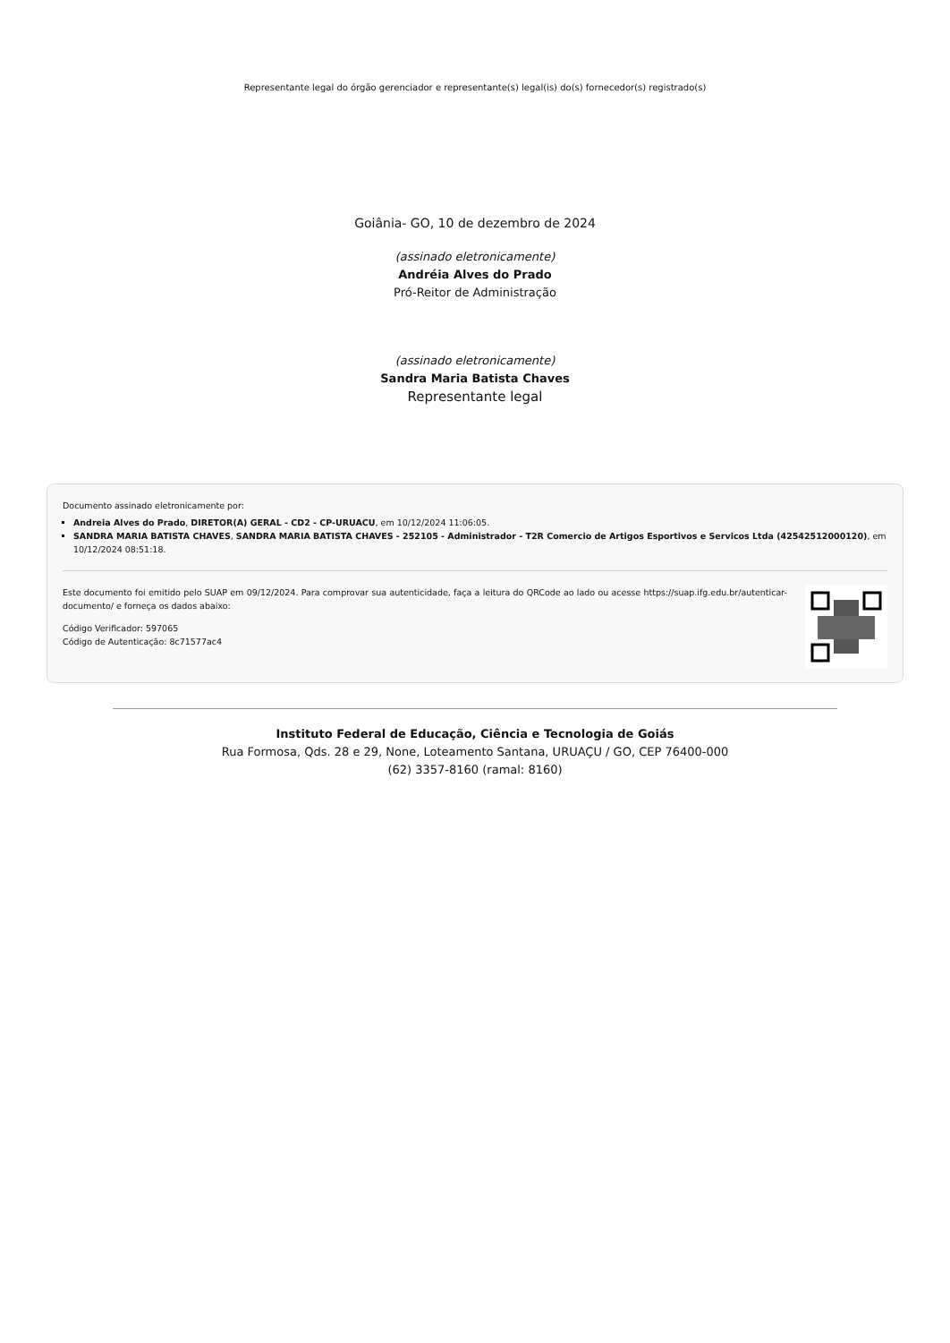Representante legal do órgão gerenciador e representante(s) legal(is) do(s) fornecedor(s) registrado(s)
Goiânia- GO, 10 de dezembro de 2024
(assinado eletronicamente)
Andréia Alves do Prado
Pró-Reitor de Administração
(assinado eletronicamente)
Sandra Maria Batista Chaves
Representante legal
Documento assinado eletronicamente por:
Andreia Alves do Prado, DIRETOR(A) GERAL - CD2 - CP-URUACU, em 10/12/2024 11:06:05.
SANDRA MARIA BATISTA CHAVES, SANDRA MARIA BATISTA CHAVES - 252105 - Administrador - T2R Comercio de Artigos Esportivos e Servicos Ltda (42542512000120), em 10/12/2024 08:51:18.
Este documento foi emitido pelo SUAP em 09/12/2024. Para comprovar sua autenticidade, faça a leitura do QRCode ao lado ou acesse https://suap.ifg.edu.br/autenticar-documento/ e forneça os dados abaixo:
Código Verificador: 597065
Código de Autenticação: 8c71577ac4
Instituto Federal de Educação, Ciência e Tecnologia de Goiás
Rua Formosa, Qds. 28 e 29, None, Loteamento Santana, URUAÇU / GO, CEP 76400-000
(62) 3357-8160 (ramal: 8160)